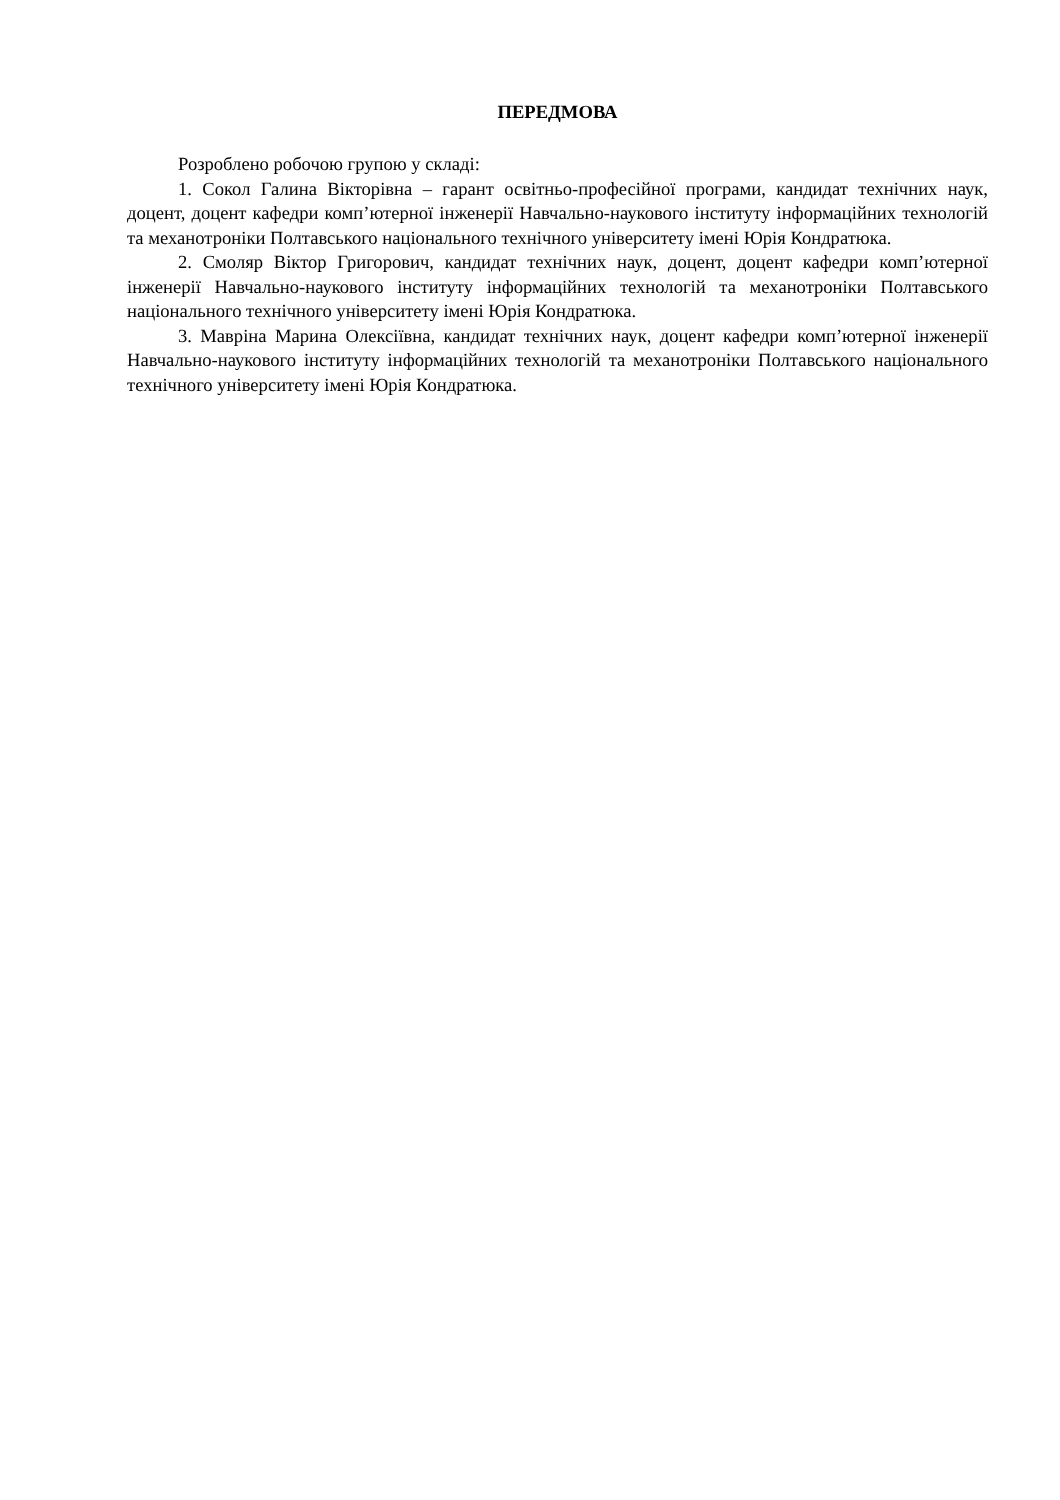ПЕРЕДМОВА
Розроблено робочою групою у складі:
1. Сокол Галина Вікторівна – гарант освітньо-професійної програми, кандидат технічних наук, доцент, доцент кафедри комп’ютерної інженерії Навчально-наукового інституту інформаційних технологій та механотроніки Полтавського національного технічного університету імені Юрія Кондратюка.
2. Смоляр Віктор Григорович, кандидат технічних наук, доцент, доцент кафедри комп’ютерної інженерії Навчально-наукового інституту інформаційних технологій та механотроніки Полтавського національного технічного університету імені Юрія Кондратюка.
3. Маврiна Марина Олексіївна, кандидат технічних наук, доцент кафедри комп’ютерної інженерії Навчально-наукового інституту інформаційних технологій та механотроніки Полтавського національного технічного університету імені Юрія Кондратюка.